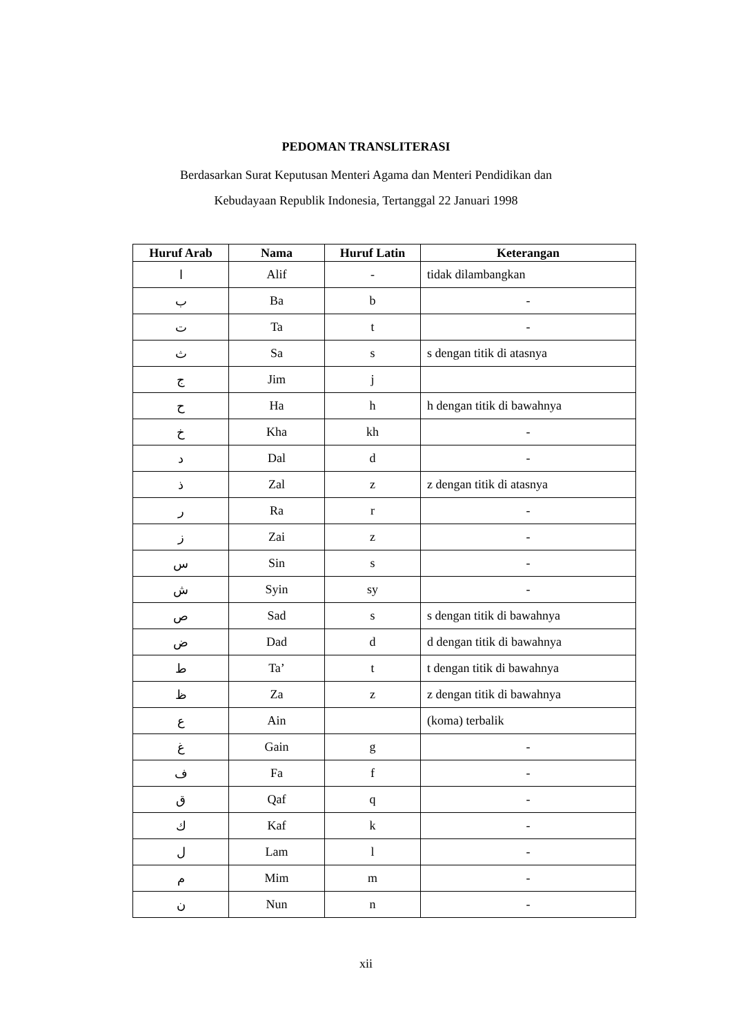PEDOMAN TRANSLITERASI
Berdasarkan Surat Keputusan Menteri Agama dan Menteri Pendidikan dan
Kebudayaan Republik Indonesia, Tertanggal 22 Januari 1998
| Huruf Arab | Nama | Huruf Latin | Keterangan |
| --- | --- | --- | --- |
| ا | Alif | - | tidak dilambangkan |
| ب | Ba | b | - |
| ت | Ta | t | - |
| ث | Sa | s | s dengan titik di atasnya |
| ج | Jim | j | |
| ح | Ha | h | h dengan titik di bawahnya |
| خ | Kha | kh | - |
| د | Dal | d | - |
| ذ | Zal | z | z dengan titik di atasnya |
| ر | Ra | r | - |
| ز | Zai | z | - |
| س | Sin | s | - |
| ش | Syin | sy | - |
| ص | Sad | s | s dengan titik di bawahnya |
| ض | Dad | d | d dengan titik di bawahnya |
| ط | Ta’ | t | t dengan titik di bawahnya |
| ظ | Za | z | z dengan titik di bawahnya |
| ع | Ain | | (koma) terbalik |
| غ | Gain | g | - |
| ف | Fa | f | - |
| ق | Qaf | q | - |
| ك | Kaf | k | - |
| ل | Lam | l | - |
| م | Mim | m | - |
| ن | Nun | n | - |
xii